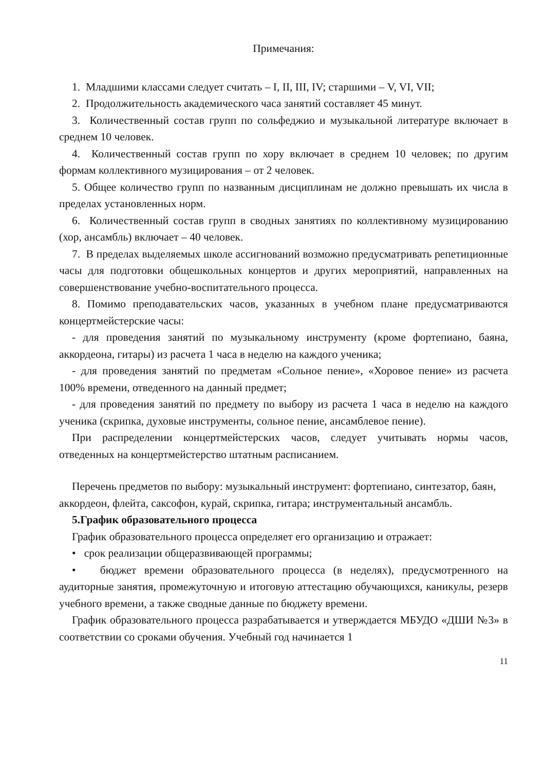Примечания:
1. Младшими классами следует считать – I, II, III, IV; старшими – V, VI, VII;
2. Продолжительность академического часа занятий составляет 45 минут.
3. Количественный состав групп по сольфеджио и музыкальной литературе включает в среднем 10 человек.
4. Количественный состав групп по хору включает в среднем 10 человек; по другим формам коллективного музицирования – от 2 человек.
5. Общее количество групп по названным дисциплинам не должно превышать их числа в пределах установленных норм.
6. Количественный состав групп в сводных занятиях по коллективному музицированию (хор, ансамбль) включает – 40 человек.
7. В пределах выделяемых школе ассигнований возможно предусматривать репетиционные часы для подготовки общешкольных концертов и других мероприятий, направленных на совершенствование учебно-воспитательного процесса.
8. Помимо преподавательских часов, указанных в учебном плане предусматриваются концертмейстерские часы:
- для проведения занятий по музыкальному инструменту (кроме фортепиано, баяна, аккордеона, гитары) из расчета 1 часа в неделю на каждого ученика;
- для проведения занятий по предметам «Сольное пение», «Хоровое пение» из расчета 100% времени, отведенного на данный предмет;
- для проведения занятий по предмету по выбору из расчета 1 часа в неделю на каждого ученика (скрипка, духовые инструменты, сольное пение, ансамблевое пение).
При распределении концертмейстерских часов, следует учитывать нормы часов, отведенных на концертмейстерство штатным расписанием.
Перечень предметов по выбору: музыкальный инструмент: фортепиано, синтезатор, баян, аккордеон, флейта, саксофон, курай, скрипка, гитара; инструментальный ансамбль.
5.График образовательного процесса
График образовательного процесса определяет его организацию и отражает:
• срок реализации общеразвивающей программы;
• бюджет времени образовательного процесса (в неделях), предусмотренного на аудиторные занятия, промежуточную и итоговую аттестацию обучающихся, каникулы, резерв учебного времени, а также сводные данные по бюджету времени.
График образовательного процесса разрабатывается и утверждается МБУДО «ДШИ №3» в соответствии со сроками обучения. Учебный год начинается 1
11